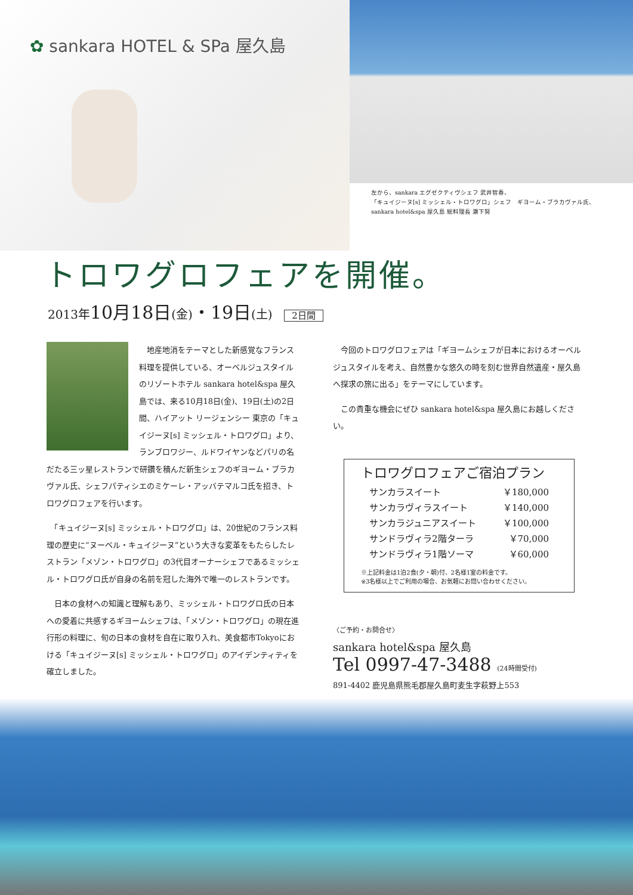✿ sankara HOTEL & SPa 屋久島
左から、sankara エグゼクティヴシェフ 武井智春、
「キュイジーヌ[s] ミッシェル・トロワグロ」シェフ　ギヨーム・ブラカヴァル氏、
sankara hotel&spa 屋久島 総料理長 瀬下努
トロワグロフェアを開催。
2013年10月18日(金)・19日(土) 2日間
　地産地消をテーマとした新感覚なフランス料理を提供している、オーベルジュスタイルのリゾートホテル sankara hotel&spa 屋久島では、来る10月18日(金)、19日(土)の2日間、ハイアット リージェンシー 東京の「キュイジーヌ[s] ミッシェル・トロワグロ」より、ランブロワジー、ルドワイヤンなどパリの名だたる三ッ星レストランで研鑽を積んだ新生シェフのギヨーム・ブラカヴァル氏、シェフパティシエのミケーレ・アッバテマルコ氏を招き、トロワグロフェアを行います。
　「キュイジーヌ[s] ミッシェル・トロワグロ」は、20世紀のフランス料理の歴史に“ヌーベル・キュイジーヌ”という大きな変革をもたらしたレストラン「メゾン・トロワグロ」の3代目オーナーシェフであるミッシェル・トロワグロ氏が自身の名前を冠した海外で唯一のレストランです。
　日本の食材への知識と理解もあり、ミッシェル・トロワグロ氏の日本への愛着に共感するギヨームシェフは、「メゾン・トロワグロ」の現在進行形の料理に、旬の日本の食材を自在に取り入れ、美食都市Tokyoにおける「キュイジーヌ[s] ミッシェル・トロワグロ」のアイデンティティを確立しました。
　今回のトロワグロフェアは「ギヨームシェフが日本におけるオーベルジュスタイルを考え、自然豊かな悠久の時を刻む世界自然遺産・屋久島へ探求の旅に出る」をテーマにしています。
　この貴重な機会にぜひ sankara hotel&spa 屋久島にお越しください。
トロワグロフェアご宿泊プラン
| サンカラスイート | ￥180,000 |
| サンカラヴィラスイート | ￥140,000 |
| サンカラジュニアスイート | ￥100,000 |
| サンドラヴィラ2階ターラ | ￥70,000 |
| サンドラヴィラ1階ソーマ | ￥60,000 |
※上記料金は1泊2食(夕・朝)付、2名様1室の料金です。
※3名様以上でご利用の場合、お気軽にお問い合わせください。
〈ご予約・お問合せ〉
sankara hotel&spa 屋久島
Tel 0997-47-3488 (24時間受付)
891-4402 鹿児島県熊毛郡屋久島町麦生字萩野上553